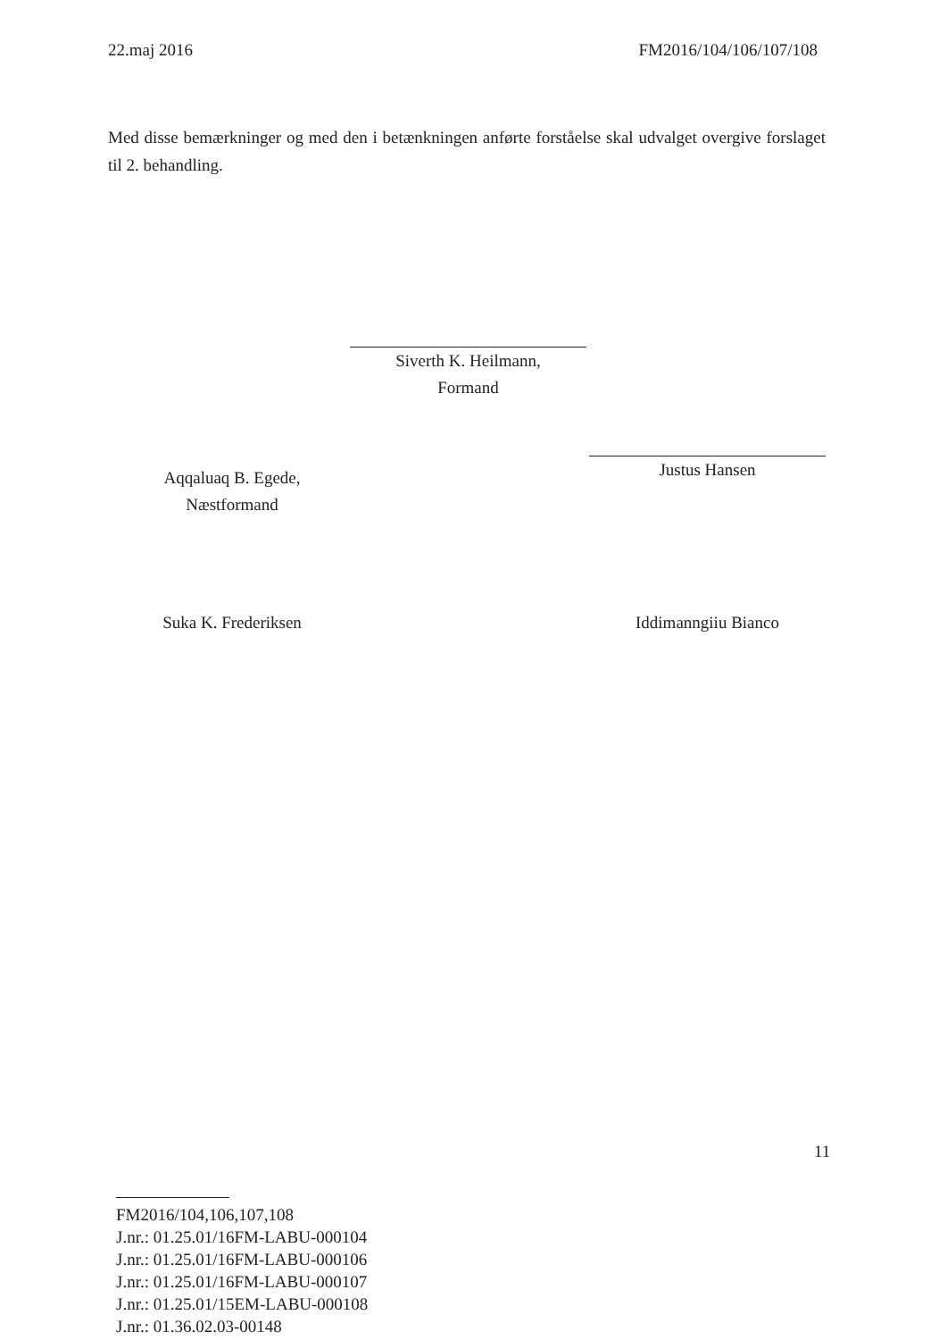22.maj 2016 FM2016/104/106/107/108
Med disse bemærkninger og med den i betænkningen anførte forståelse skal udvalget overgive forslaget til 2. behandling.
Siverth K. Heilmann,
Formand
Aqqaluaq B. Egede,
Næstformand
Justus Hansen
Suka K. Frederiksen Iddimanngiiu Bianco
11
FM2016/104,106,107,108
J.nr.: 01.25.01/16FM-LABU-000104
J.nr.: 01.25.01/16FM-LABU-000106
J.nr.: 01.25.01/16FM-LABU-000107
J.nr.: 01.25.01/15EM-LABU-000108
J.nr.: 01.36.02.03-00148